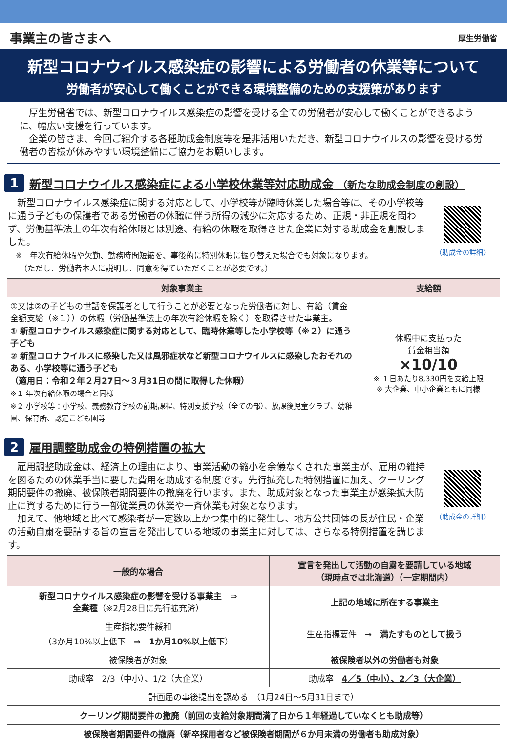事業主の皆さまへ
厚生労働省
新型コロナウイルス感染症の影響による労働者の休業等について
労働者が安心して働くことができる環境整備のための支援策があります
　厚生労働省では、新型コロナウイルス感染症の影響を受ける全ての労働者が安心して働くことができるように、幅広い支援を行っています。
　企業の皆さま、今回ご紹介する各種助成金制度等を是非活用いただき、新型コロナウイルスの影響を受ける労働者の皆様が休みやすい環境整備にご協力をお願いします。
1
新型コロナウイルス感染症による小学校休業等対応助成金 （新たな助成金制度の創設）
　新型コロナウイルス感染症に関する対応として、小学校等が臨時休業した場合等に、その小学校等に通う子どもの保護者である労働者の休職に伴う所得の減少に対応するため、正規・非正規を問わず、労働基準法上の年次有給休暇とは別途、有給の休暇を取得させた企業に対する助成金を創設しました。
　※　年次有給休暇や欠勤、勤務時間短縮を、事後的に特別休暇に振り替えた場合でも対象になります。
　　（ただし、労働者本人に説明し、同意を得ていただくことが必要です。）
（助成金の詳細）
| 対象事業主 | 支給額 |
| --- | --- |
| ①又は②の子どもの世話を保護者として行うことが必要となった労働者に対し、有給（賃金全額支給（※１））の休暇（労働基準法上の年次有給休暇を除く）を取得させた事業主。 ① 新型コロナウイルス感染症に関する対応として、臨時休業等した小学校等（※２）に通う子ども ② 新型コロナウイルスに感染した又は風邪症状など新型コロナウイルスに感染したおそれのある、小学校等に通う子ども （適用日：令和２年２月27日～３月31日の間に取得した休暇） ※１ 年次有給休暇の場合と同様 ※２ 小学校等：小学校、義務教育学校の前期課程、特別支援学校（全ての部）、放課後児童クラブ、幼稚園、保育所、認定こども園等 | 休暇中に支払った 賃金相当額 ×10/10 ※ １日あたり8,330円を支給上限 ※ 大企業、中小企業ともに同様 |
2
雇用調整助成金の特例措置の拡大
　雇用調整助成金は、経済上の理由により、事業活動の縮小を余儀なくされた事業主が、雇用の維持を図るための休業手当に要した費用を助成する制度です。先行拡充した特例措置に加え、クーリング期間要件の撤廃、被保険者期間要件の撤廃を行います。また、助成対象となった事業主が感染拡大防止に資するために行う一部従業員の休業や一斉休業も対象となります。
　加えて、他地域と比べて感染者が一定数以上かつ集中的に発生し、地方公共団体の長が住民・企業の活動自粛を要請する旨の宣言を発出している地域の事業主に対しては、さらなる特例措置を講じます。
（助成金の詳細）
| 一般的な場合 | 宣言を発出して活動の自粛を要請している地域 （現時点では北海道）（一定期間内） |
| --- | --- |
| 新型コロナウイルス感染症の影響を受ける事業主 ⇒ 全業種 （※2月28日に先行拡充済） | 上記の地域に所在する事業主 |
| 生産指標要件緩和 （3か月10%以上低下 ⇒ 1か月10%以上低下 ） | 生産指標要件 → 満たすものとして扱う |
| 被保険者が対象 | 被保険者以外の労働者も対象 |
| 助成率 2/3（中小）、1/2（大企業） | 助成率 4／5（中小）、2／3（大企業） |
| 計画届の事後提出を認める （1月24日～ 5月31日まで ） | |
| クーリング期間要件の撤廃（前回の支給対象期間満了日から１年経過していなくとも助成等） | |
| 被保険者期間要件の撤廃（新卒採用者など被保険者期間が６か月未満の労働者も助成対象） | |